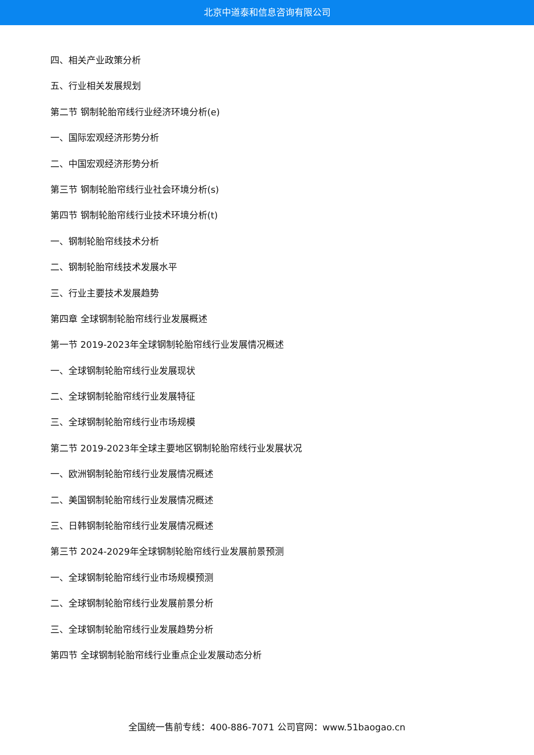北京中道泰和信息咨询有限公司
四、相关产业政策分析
五、行业相关发展规划
第二节 钢制轮胎帘线行业经济环境分析(e)
一、国际宏观经济形势分析
二、中国宏观经济形势分析
第三节 钢制轮胎帘线行业社会环境分析(s)
第四节 钢制轮胎帘线行业技术环境分析(t)
一、钢制轮胎帘线技术分析
二、钢制轮胎帘线技术发展水平
三、行业主要技术发展趋势
第四章 全球钢制轮胎帘线行业发展概述
第一节 2019-2023年全球钢制轮胎帘线行业发展情况概述
一、全球钢制轮胎帘线行业发展现状
二、全球钢制轮胎帘线行业发展特征
三、全球钢制轮胎帘线行业市场规模
第二节 2019-2023年全球主要地区钢制轮胎帘线行业发展状况
一、欧洲钢制轮胎帘线行业发展情况概述
二、美国钢制轮胎帘线行业发展情况概述
三、日韩钢制轮胎帘线行业发展情况概述
第三节 2024-2029年全球钢制轮胎帘线行业发展前景预测
一、全球钢制轮胎帘线行业市场规模预测
二、全球钢制轮胎帘线行业发展前景分析
三、全球钢制轮胎帘线行业发展趋势分析
第四节 全球钢制轮胎帘线行业重点企业发展动态分析
全国统一售前专线：400-886-7071 公司官网：www.51baogao.cn